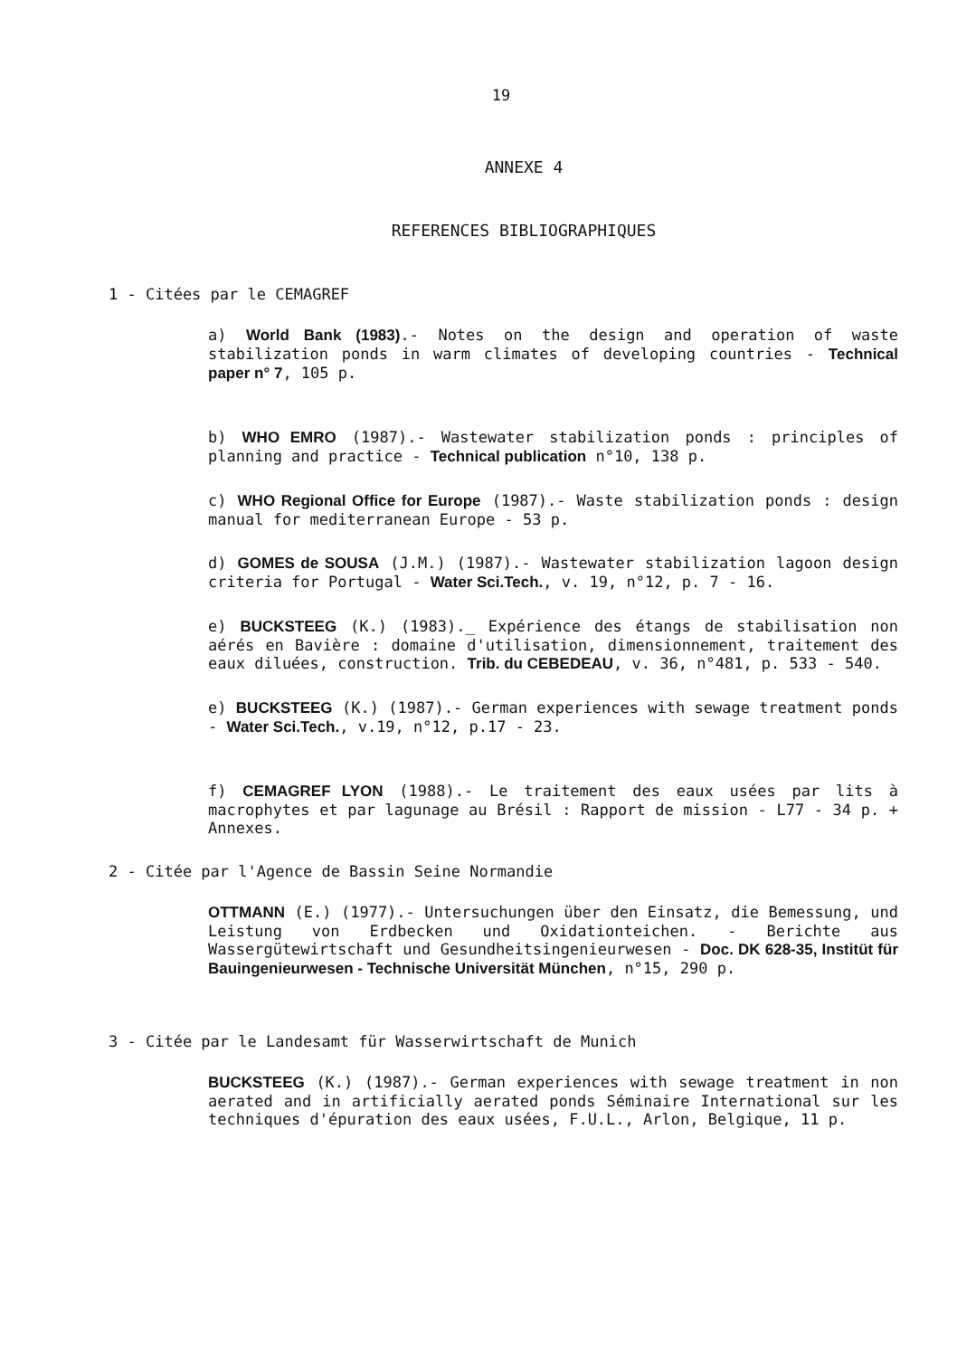19
ANNEXE 4
REFERENCES BIBLIOGRAPHIQUES
1 - Citées par le CEMAGREF
a) World Bank (1983).- Notes on the design and operation of waste stabilization ponds in warm climates of developing countries - Technical paper n° 7, 105 p.
b) WHO EMRO (1987).- Wastewater stabilization ponds : principles of planning and practice - Technical publication n°10, 138 p.
c) WHO Regional Office for Europe (1987).- Waste stabilization ponds : design manual for mediterranean Europe - 53 p.
d) GOMES de SOUSA (J.M.) (1987).- Wastewater stabilization lagoon design criteria for Portugal - Water Sci.Tech., v. 19, n°12, p. 7 - 16.
e) BUCKSTEEG (K.) (1983)._ Expérience des étangs de stabilisation non aérés en Bavière : domaine d'utilisation, dimensionnement, traitement des eaux diluées, construction. Trib. du CEBEDEAU, v. 36, n°481, p. 533 - 540.
e) BUCKSTEEG (K.) (1987).- German experiences with sewage treatment ponds - Water Sci.Tech., v.19, n°12, p.17 - 23.
f) CEMAGREF LYON (1988).- Le traitement des eaux usées par lits à macrophytes et par lagunage au Brésil : Rapport de mission - L77 - 34 p. + Annexes.
2 - Citée par l'Agence de Bassin Seine Normandie
OTTMANN (E.) (1977).- Untersuchungen über den Einsatz, die Bemessung, und Leistung von Erdbecken und Oxidationteichen. - Berichte aus Wassergütewirtschaft und Gesundheitsingenieurwesen - Doc. DK 628-35, Institüt für Bauingenieurwesen - Technische Universität München, n°15, 290 p.
3 - Citée par le Landesamt für Wasserwirtschaft de Munich
BUCKSTEEG (K.) (1987).- German experiences with sewage treatment in non aerated and in artificially aerated ponds Séminaire International sur les techniques d'épuration des eaux usées, F.U.L., Arlon, Belgique, 11 p.